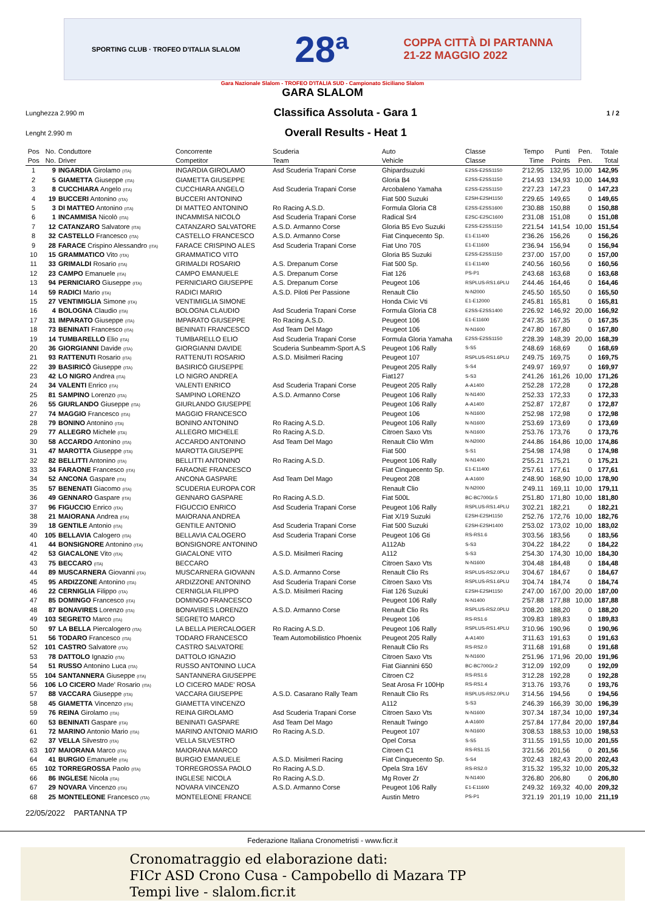SPORTING CLUB · TROFEO D'ITALIA SLALOM 28ª COPPA CITTÀ DI PARTANNA
21-22 MAGGIO 2022
Gara Nazionale Slalom - TROFEO D'ITALIA SUD - Campionato Siciliano Slalom
GARA SLALOM
Lunghezza 2.990 m Classifica Assoluta - Gara 1 1 / 2
Lenght 2.990 m Overall Results - Heat 1
| Pos | No. | Conduttore | Concorrente | Scuderia | Auto | Classe | Tempo | Punti | Pen. | Totale |
| --- | --- | --- | --- | --- | --- | --- | --- | --- | --- | --- |
| Pos | No. | Driver | Competitor | Team | Vehicle | Classe | Time | Points | Pen. | Total |
| 1 | 9 | INGARDIA Girolamo (ITA) | INGARDIA GIROLAMO | Asd Scuderia Trapani Corse | Ghipardsuzuki | E2SS-E2SS1150 | 2'12.95 | 132,95 | 10,00 | 142,95 |
| 2 | 5 | GIAMETTA Giuseppe (ITA) | GIAMETTA GIUSEPPE | | Gloria B4 | E2SS-E2SS1150 | 2'14.93 | 134,93 | 10,00 | 144,93 |
| 3 | 8 | CUCCHIARA Angelo (ITA) | CUCCHIARA ANGELO | Asd Scuderia Trapani Corse | Arcobaleno Yamaha | E2SS-E2SS1150 | 2'27.23 | 147,23 | 0 | 147,23 |
| 4 | 19 | BUCCERI Antonino (ITA) | BUCCERI ANTONINO | | Fiat 500 Suzuki | E2SH-E2SH1150 | 2'29.65 | 149,65 | 0 | 149,65 |
| 5 | 3 | DI MATTEO Antonino (ITA) | DI MATTEO ANTONINO | Ro Racing A.S.D. | Formula Gloria C8 | E2SS-E2SS1600 | 2'30.88 | 150,88 | 0 | 150,88 |
| 6 | 1 | INCAMMISA Nicolò (ITA) | INCAMMISA NICOLÒ | Asd Scuderia Trapani Corse | Radical Sr4 | E2SC-E2SC1600 | 2'31.08 | 151,08 | 0 | 151,08 |
| 7 | 12 | CATANZARO Salvatore (ITA) | CATANZARO SALVATORE | A.S.D. Armanno Corse | Gloria B5 Evo Suzuki | E2SS-E2SS1150 | 2'21.54 | 141,54 | 10,00 | 151,54 |
| 8 | 32 | CASTELLO Francesco (ITA) | CASTELLO FRANCESCO | A.S.D. Armanno Corse | Fiat Cinquecento Sp. | E1-E11400 | 2'36.26 | 156,26 | 0 | 156,26 |
| 9 | 28 | FARACE Crispino Alessandro (ITA) | FARACE CRISPINO ALES | Asd Scuderia Trapani Corse | Fiat Uno 70S | E1-E11600 | 2'36.94 | 156,94 | 0 | 156,94 |
| 10 | 15 | GRAMMATICO Vito (ITA) | GRAMMATICO VITO | | Gloria B5 Suzuki | E2SS-E2SS1150 | 2'37.00 | 157,00 | 0 | 157,00 |
| 11 | 33 | GRIMALDI Rosario (ITA) | GRIMALDI ROSARIO | A.S. Drepanum Corse | Fiat 500 Sp. | E1-E11400 | 2'40.56 | 160,56 | 0 | 160,56 |
| 12 | 23 | CAMPO Emanuele (ITA) | CAMPO EMANUELE | A.S. Drepanum Corse | Fiat 126 | PS-P1 | 2'43.68 | 163,68 | 0 | 163,68 |
| 13 | 94 | PERNICIARO Giuseppe (ITA) | PERNICIARO GIUSEPPE | A.S. Drepanum Corse | Peugeot 106 | RSPLUS-RS1.6PLU | 2'44.46 | 164,46 | 0 | 164,46 |
| 14 | 59 | RADICI Mario (ITA) | RADICI MARIO | A.S.D. Piloti Per Passione | Renault Clio | N-N2000 | 2'45.50 | 165,50 | 0 | 165,50 |
| 15 | 27 | VENTIMIGLIA Simone (ITA) | VENTIMIGLIA SIMONE | | Honda Civic Vti | E1-E12000 | 2'45.81 | 165,81 | 0 | 165,81 |
| 16 | 4 | BOLOGNA Claudio (ITA) | BOLOGNA CLAUDIO | Asd Scuderia Trapani Corse | Formula Gloria C8 | E2SS-E2SS1400 | 2'26.92 | 146,92 | 20,00 | 166,92 |
| 17 | 31 | IMPARATO Giuseppe (ITA) | IMPARATO GIUSEPPE | Ro Racing A.S.D. | Peugeot 106 | E1-E11600 | 2'47.35 | 167,35 | 0 | 167,35 |
| 18 | 73 | BENINATI Francesco (ITA) | BENINATI FRANCESCO | Asd Team Del Mago | Peugeot 106 | N-N1600 | 2'47.80 | 167,80 | 0 | 167,80 |
| 19 | 14 | TUMBARELLO Elio (ITA) | TUMBARELLO ELIO | Asd Scuderia Trapani Corse | Formula Gloria Yamaha | E2SS-E2SS1150 | 2'28.39 | 148,39 | 20,00 | 168,39 |
| 20 | 36 | GIORGIANNI Davide (ITA) | GIORGIANNI DAVIDE | Scuderia Sunbeamm-Sport A.S | Peugeot 106 Rally | S-S5 | 2'48.69 | 168,69 | 0 | 168,69 |
| 21 | 93 | RATTENUTI Rosario (ITA) | RATTENUTI ROSARIO | A.S.D. Misilmeri Racing | Peugeot 107 | RSPLUS-RS1.6PLU | 2'49.75 | 169,75 | 0 | 169,75 |
| 22 | 39 | BASIRICÒ Giuseppe (ITA) | BASIRICÒ GIUSEPPE | | Peugeot 205 Rally | S-S4 | 2'49.97 | 169,97 | 0 | 169,97 |
| 23 | 42 | LO NIGRO Andrea (ITA) | LO NIGRO ANDREA | | Fiat127 | S-S3 | 2'41.26 | 161,26 | 10,00 | 171,26 |
| 24 | 34 | VALENTI Enrico (ITA) | VALENTI ENRICO | Asd Scuderia Trapani Corse | Peugeot 205 Rally | A-A1400 | 2'52.28 | 172,28 | 0 | 172,28 |
| 25 | 81 | SAMPINO Lorenzo (ITA) | SAMPINO LORENZO | A.S.D. Armanno Corse | Peugeot 106 Rally | N-N1400 | 2'52.33 | 172,33 | 0 | 172,33 |
| 26 | 55 | GIURLANDO Giuseppe (ITA) | GIURLANDO GIUSEPPE | | Peugeot 106 Rally | A-A1400 | 2'52.87 | 172,87 | 0 | 172,87 |
| 27 | 74 | MAGGIO Francesco (ITA) | MAGGIO FRANCESCO | | Peugeot 106 | N-N1600 | 2'52.98 | 172,98 | 0 | 172,98 |
| 28 | 79 | BONINO Antonino (ITA) | BONINO ANTONINO | Ro Racing A.S.D. | Peugeot 106 Rally | N-N1600 | 2'53.69 | 173,69 | 0 | 173,69 |
| 29 | 77 | ALLEGRO Michele (ITA) | ALLEGRO MICHELE | Ro Racing A.S.D. | Citroen Saxo Vts | N-N1600 | 2'53.76 | 173,76 | 0 | 173,76 |
| 30 | 58 | ACCARDO Antonino (ITA) | ACCARDO ANTONINO | Asd Team Del Mago | Renault Clio Wlm | N-N2000 | 2'44.86 | 164,86 | 10,00 | 174,86 |
| 31 | 47 | MAROTTA Giuseppe (ITA) | MAROTTA GIUSEPPE | | Fiat 500 | S-S1 | 2'54.98 | 174,98 | 0 | 174,98 |
| 32 | 82 | BELLITTI Antonino (ITA) | BELLITTI ANTONINO | Ro Racing A.S.D. | Peugeot 106 Rally | N-N1400 | 2'55.21 | 175,21 | 0 | 175,21 |
| 33 | 34 | FARAONE Francesco (ITA) | FARAONE FRANCESCO | | Fiat Cinquecento Sp. | E1-E11400 | 2'57.61 | 177,61 | 0 | 177,61 |
| 34 | 52 | ANCONA Gaspare (ITA) | ANCONA GASPARE | Asd Team Del Mago | Peugeot 208 | A-A1600 | 2'48.90 | 168,90 | 10,00 | 178,90 |
| 35 | 57 | BENENATI Giacomo (ITA) | SCUDERIA EUROPA COR | | Renault Clio | N-N2000 | 2'49.11 | 169,11 | 10,00 | 179,11 |
| 36 | 49 | GENNARO Gaspare (ITA) | GENNARO GASPARE | Ro Racing A.S.D. | Fiat 500L | BC-BC700Gr.5 | 2'51.80 | 171,80 | 10,00 | 181,80 |
| 37 | 96 | FIGUCCIO Enrico (ITA) | FIGUCCIO ENRICO | Asd Scuderia Trapani Corse | Peugeot 106 Rally | RSPLUS-RS1.4PLU | 3'02.21 | 182,21 | 0 | 182,21 |
| 38 | 21 | MAIORANA Andrea (ITA) | MAIORANA ANDREA | | Fiat X/19 Suzuki | E2SH-E2SH1150 | 2'52.76 | 172,76 | 10,00 | 182,76 |
| 39 | 18 | GENTILE Antonio (ITA) | GENTILE ANTONIO | Asd Scuderia Trapani Corse | Fiat 500 Suzuki | E2SH-E2SH1400 | 2'53.02 | 173,02 | 10,00 | 183,02 |
| 40 | 105 | BELLAVIA Calogero (ITA) | BELLAVIA CALOGERO | Asd Scuderia Trapani Corse | Peugeot 106 Gti | RS-RS1.6 | 3'03.56 | 183,56 | 0 | 183,56 |
| 41 | 44 | BONSIGNORE Antonino (ITA) | BONSIGNORE ANTONINO | | A112Ab | S-S3 | 3'04.22 | 184,22 | 0 | 184,22 |
| 42 | 53 | GIACALONE Vito (ITA) | GIACALONE VITO | A.S.D. Misilmeri Racing | A112 | S-S3 | 2'54.30 | 174,30 | 10,00 | 184,30 |
| 43 | 75 | BECCARO (ITA) | BECCARO | | Citroen Saxo Vts | N-N1600 | 3'04.48 | 184,48 | 0 | 184,48 |
| 44 | 89 | MUSCARNERA Giovanni (ITA) | MUSCARNERA GIOVANN | A.S.D. Armanno Corse | Renault Clio Rs | RSPLUS-RS2.0PLU | 3'04.67 | 184,67 | 0 | 184,67 |
| 45 | 95 | ARDIZZONE Antonino (ITA) | ARDIZZONE ANTONINO | Asd Scuderia Trapani Corse | Citroen Saxo Vts | RSPLUS-RS1.6PLU | 3'04.74 | 184,74 | 0 | 184,74 |
| 46 | 22 | CERNIGLIA Filippo (ITA) | CERNIGLIA FILIPPO | A.S.D. Misilmeri Racing | Fiat 126 Suzuki | E2SH-E2SH1150 | 2'47.00 | 167,00 | 20,00 | 187,00 |
| 47 | 85 | DOMINGO Francesco (ITA) | DOMINGO FRANCESCO | | Peugeot 106 Rally | N-N1400 | 2'57.88 | 177,88 | 10,00 | 187,88 |
| 48 | 87 | BONAVIRES Lorenzo (ITA) | BONAVIRES LORENZO | A.S.D. Armanno Corse | Renault Clio Rs | RSPLUS-RS2.0PLU | 3'08.20 | 188,20 | 0 | 188,20 |
| 49 | 103 | SEGRETO Marco (ITA) | SEGRETO MARCO | | Peugeot 106 | RS-RS1.6 | 3'09.83 | 189,83 | 0 | 189,83 |
| 50 | 97 | LA BELLA Piercalogero (ITA) | LA BELLA PIERCALOGER | Ro Racing A.S.D. | Peugeot 106 Rally | RSPLUS-RS1.4PLU | 3'10.96 | 190,96 | 0 | 190,96 |
| 51 | 56 | TODARO Francesco (ITA) | TODARO FRANCESCO | Team Automobilistico Phoenix | Peugeot 205 Rally | A-A1400 | 3'11.63 | 191,63 | 0 | 191,63 |
| 52 | 101 | CASTRO Salvatore (ITA) | CASTRO SALVATORE | | Renault Clio Rs | RS-RS2.0 | 3'11.68 | 191,68 | 0 | 191,68 |
| 53 | 78 | DATTOLO Ignazio (ITA) | DATTOLO IGNAZIO | | Citroen Saxo Vts | N-N1600 | 2'51.96 | 171,96 | 20,00 | 191,96 |
| 54 | 51 | RUSSO Antonino Luca (ITA) | RUSSO ANTONINO LUCA | | Fiat Giannini 650 | BC-BC700Gr.2 | 3'12.09 | 192,09 | 0 | 192,09 |
| 55 | 104 | SANTANNERA Giuseppe (ITA) | SANTANNERA GIUSEPPE | | Citroen C2 | RS-RS1.6 | 3'12.28 | 192,28 | 0 | 192,28 |
| 56 | 106 | LO CICERO Made' Rosario (ITA) | LO CICERO MADE' ROSA | | Seat Arosa Fr 100Hp | RS-RS1.4 | 3'13.76 | 193,76 | 0 | 193,76 |
| 57 | 88 | VACCARA Giuseppe (ITA) | VACCARA GIUSEPPE | A.S.D. Casarano Rally Team | Renault Clio Rs | RSPLUS-RS2.0PLU | 3'14.56 | 194,56 | 0 | 194,56 |
| 58 | 45 | GIAMETTA Vincenzo (ITA) | GIAMETTA VINCENZO | | A112 | S-S3 | 2'46.39 | 166,39 | 30,00 | 196,39 |
| 59 | 76 | REINA Girolamo (ITA) | REINA GIROLAMO | Asd Scuderia Trapani Corse | Citroen Saxo Vts | N-N1600 | 3'07.34 | 187,34 | 10,00 | 197,34 |
| 60 | 53 | BENINATI Gaspare (ITA) | BENINATI GASPARE | Asd Team Del Mago | Renault Twingo | A-A1600 | 2'57.84 | 177,84 | 20,00 | 197,84 |
| 61 | 72 | MARINO Antonio Mario (ITA) | MARINO ANTONIO MARIO | Ro Racing A.S.D. | Peugeot 107 | N-N1600 | 3'08.53 | 188,53 | 10,00 | 198,53 |
| 62 | 37 | VELLA Silvestro (ITA) | VELLA SILVESTRO | | Opel Corsa | S-S5 | 3'11.55 | 191,55 | 10,00 | 201,55 |
| 63 | 107 | MAIORANA Marco (ITA) | MAIORANA MARCO | | Citroen C1 | RS-RS1.15 | 3'21.56 | 201,56 | 0 | 201,56 |
| 64 | 41 | BURGIO Emanuele (ITA) | BURGIO EMANUELE | A.S.D. Misilmeri Racing | Fiat Cinquecento Sp. | S-S4 | 3'02.43 | 182,43 | 20,00 | 202,43 |
| 65 | 102 | TORREGROSSA Paolo (ITA) | TORREGROSSA PAOLO | Ro Racing A.S.D. | Opela Stra 16V | RS-RS2.0 | 3'15.32 | 195,32 | 10,00 | 205,32 |
| 66 | 86 | INGLESE Nicola (ITA) | INGLESE NICOLA | Ro Racing A.S.D. | Mg Rover Zr | N-N1400 | 3'26.80 | 206,80 | 0 | 206,80 |
| 67 | 29 | NOVARA Vincenzo (ITA) | NOVARA VINCENZO | A.S.D. Armanno Corse | Peugeot 106 Rally | E1-E11600 | 2'49.32 | 169,32 | 40,00 | 209,32 |
| 68 | 25 | MONTELEONE Francesco (ITA) | MONTELEONE FRANCE | | Austin Metro | PS-P1 | 3'21.19 | 201,19 | 10,00 | 211,19 |
22/05/2022 PARTANNA TP
Federazione Italiana Cronometristi - www.ficr.it
Cronomatraggio ed elaborazione dati:
FICr ASD Crono Cusa - Campobello di Mazara TP
Tempi live - slalom.ficr.it